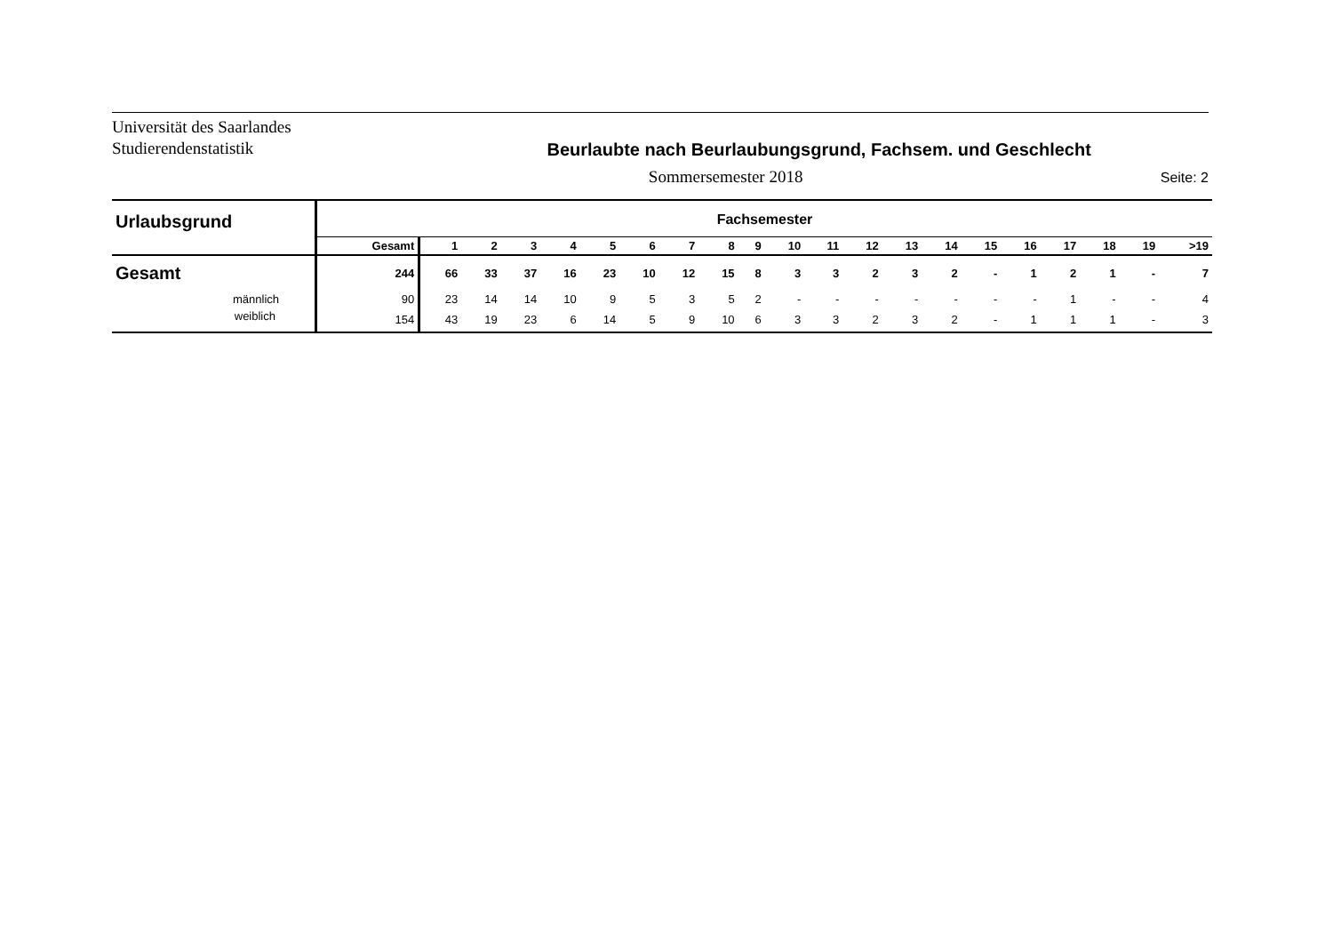Universität des Saarlandes
Studierendenstatistik
Beurlaubte nach Beurlaubungsgrund, Fachsem. und Geschlecht
Sommersemester 2018
Seite: 2
| Urlaubsgrund | Fachsemester | | | | | | | | | | | | | | | | | | | | |
| --- | --- | --- | --- | --- | --- | --- | --- | --- | --- | --- | --- | --- | --- | --- | --- | --- | --- | --- | --- | --- | --- |
| | Gesamt | 1 | 2 | 3 | 4 | 5 | 6 | 7 | 8 | 9 | 10 | 11 | 12 | 13 | 14 | 15 | 16 | 17 | 18 | 19 | >19 |
| Gesamt | 244 | 66 | 33 | 37 | 16 | 23 | 10 | 12 | 15 | 8 | 3 | 3 | 2 | 3 | 2 | - | 1 | 2 | 1 | - | 7 |
| männlich | 90 | 23 | 14 | 14 | 10 | 9 | 5 | 3 | 5 | 2 | - | - | - | - | - | - | - | 1 | - | - | 4 |
| weiblich | 154 | 43 | 19 | 23 | 6 | 14 | 5 | 9 | 10 | 6 | 3 | 3 | 2 | 3 | 2 | - | 1 | 1 | 1 | - | 3 |